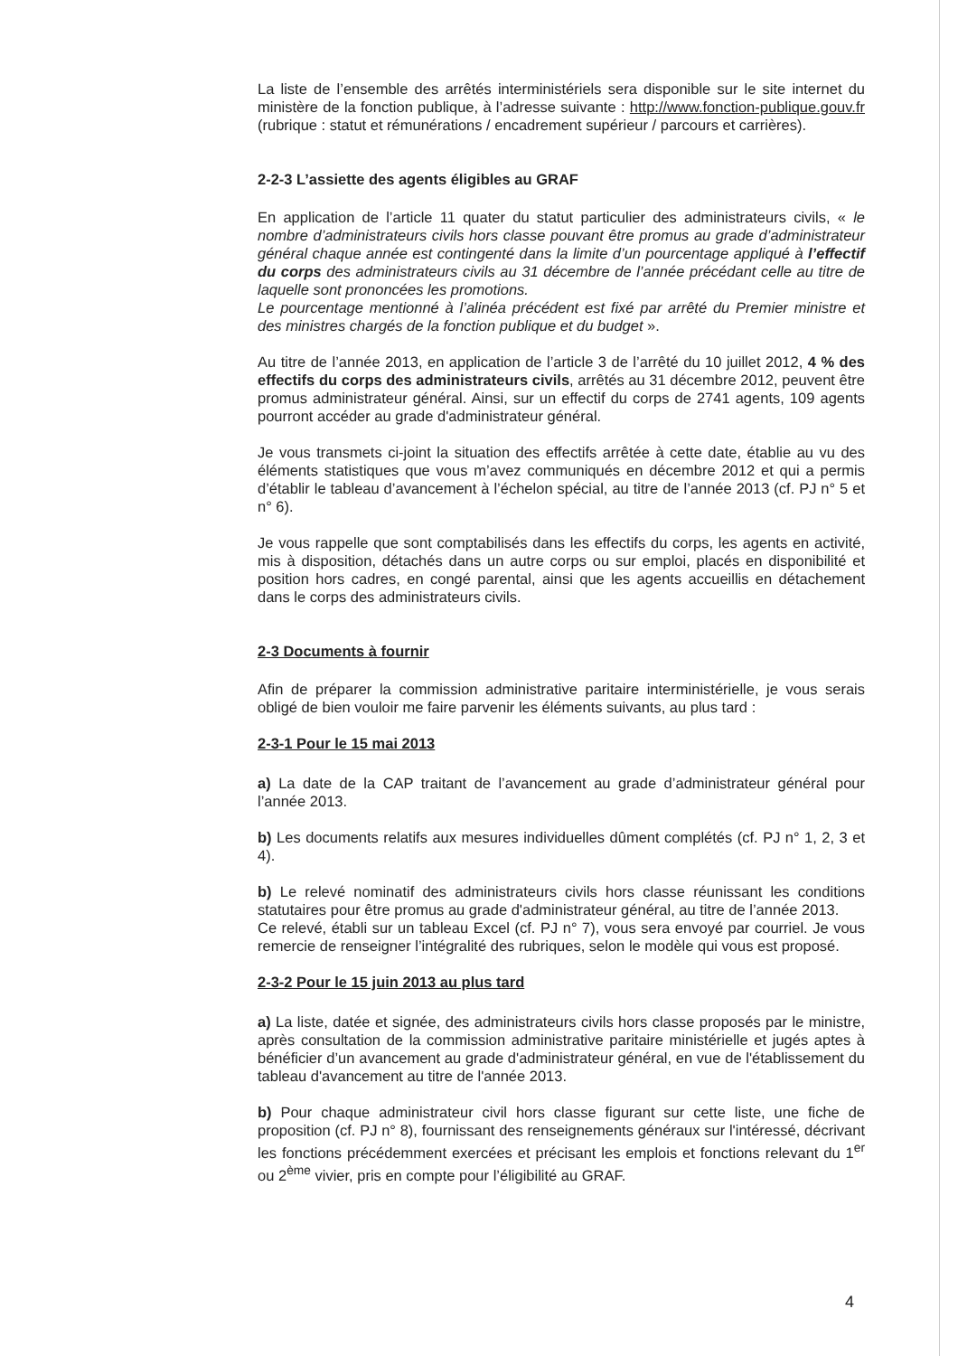La liste de l’ensemble des arrêtés interministériels sera disponible sur le site internet du ministère de la fonction publique, à l’adresse suivante : http://www.fonction-publique.gouv.fr (rubrique : statut et rémunérations / encadrement supérieur / parcours et carrières).
2-2-3 L’assiette des agents éligibles au GRAF
En application de l’article 11 quater du statut particulier des administrateurs civils, « le nombre d’administrateurs civils hors classe pouvant être promus au grade d’administrateur général chaque année est contingenté dans la limite d’un pourcentage appliqué à l’effectif du corps des administrateurs civils au 31 décembre de l’année précédant celle au titre de laquelle sont prononcées les promotions.
Le pourcentage mentionné à l’alinéa précédent est fixé par arrêté du Premier ministre et des ministres chargés de la fonction publique et du budget ».
Au titre de l’année 2013, en application de l’article 3 de l’arrêté du 10 juillet 2012, 4 % des effectifs du corps des administrateurs civils, arrêtés au 31 décembre 2012, peuvent être promus administrateur général. Ainsi, sur un effectif du corps de 2741 agents, 109 agents pourront accéder au grade d'administrateur général.
Je vous transmets ci-joint la situation des effectifs arrêtée à cette date, établie au vu des éléments statistiques que vous m’avez communiqués en décembre 2012 et qui a permis d’établir le tableau d’avancement à l’échelon spécial, au titre de l’année 2013 (cf. PJ n° 5 et n° 6).
Je vous rappelle que sont comptabilisés dans les effectifs du corps, les agents en activité, mis à disposition, détachés dans un autre corps ou sur emploi, placés en disponibilité et position hors cadres, en congé parental, ainsi que les agents accueillis en détachement dans le corps des administrateurs civils.
2-3 Documents à fournir
Afin de préparer la commission administrative paritaire interministérielle, je vous serais obligé de bien vouloir me faire parvenir les éléments suivants, au plus tard :
2-3-1 Pour le 15 mai 2013
a) La date de la CAP traitant de l’avancement au grade d’administrateur général pour l’année 2013.
b) Les documents relatifs aux mesures individuelles dûment complétés (cf. PJ n° 1, 2, 3 et 4).
b) Le relevé nominatif des administrateurs civils hors classe réunissant les conditions statutaires pour être promus au grade d'administrateur général, au titre de l’année 2013.
Ce relevé, établi sur un tableau Excel (cf. PJ n° 7), vous sera envoyé par courriel. Je vous remercie de renseigner l’intégralité des rubriques, selon le modèle qui vous est proposé.
2-3-2 Pour le 15 juin 2013 au plus tard
a) La liste, datée et signée, des administrateurs civils hors classe proposés par le ministre, après consultation de la commission administrative paritaire ministérielle et jugés aptes à bénéficier d’un avancement au grade d'administrateur général, en vue de l'établissement du tableau d'avancement au titre de l'année 2013.
b) Pour chaque administrateur civil hors classe figurant sur cette liste, une fiche de proposition (cf. PJ n° 8), fournissant des renseignements généraux sur l'intéressé, décrivant les fonctions précédemment exercées et précisant les emplois et fonctions relevant du 1<sup>er</sup> ou 2<sup>ème</sup> vivier, pris en compte pour l’éligibilité au GRAF.
4